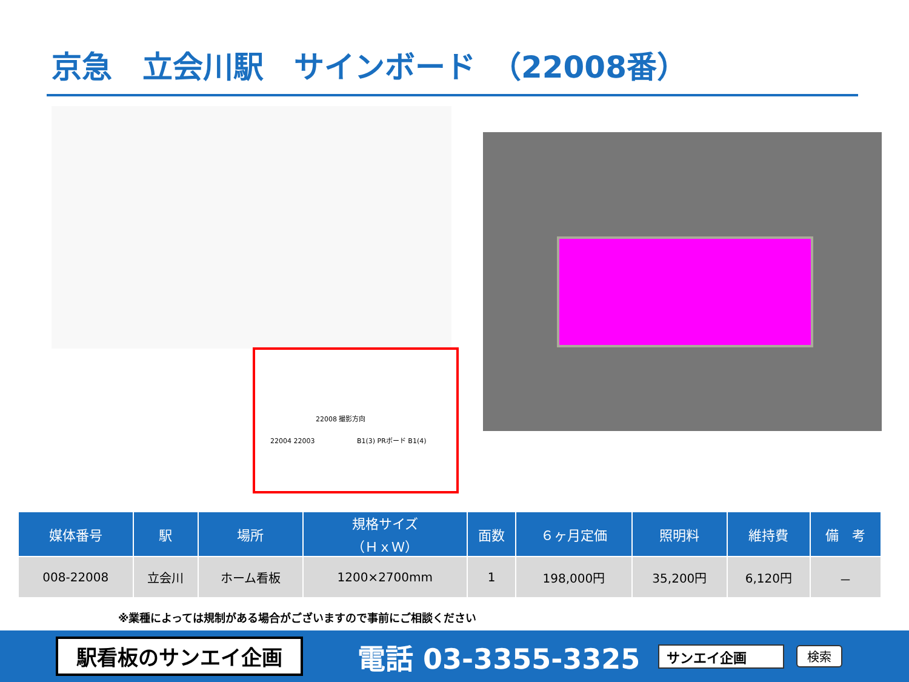京急　立会川駅　サインボード　（22008番）
22008 撮影方向
22004 22003 　　　　　　B1(3) PRボード B1(4)
| 媒体番号 | 駅 | 場所 | 規格サイズ （ＨｘＷ） | 面数 | ６ヶ月定価 | 照明料 | 維持費 | 備 考 |
| --- | --- | --- | --- | --- | --- | --- | --- | --- |
| 008-22008 | 立会川 | ホーム看板 | 1200×2700mm | 1 | 198,000円 | 35,200円 | 6,120円 | － |
※業種によっては規制がある場合がございますので事前にご相談ください
駅看板のサンエイ企画
電話 03-3355-3325
サンエイ企画 検索